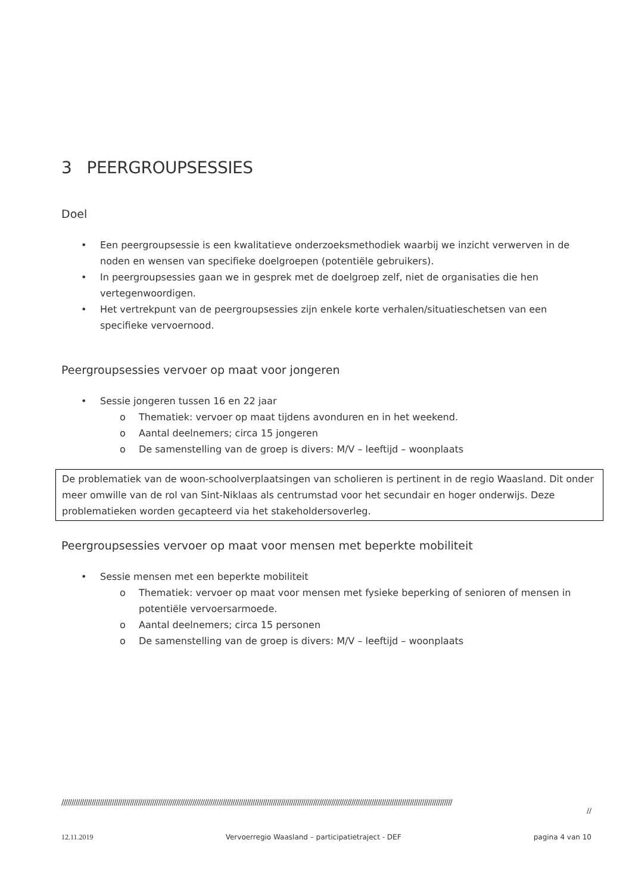3 PEERGROUPSESSIES
Doel
• Een peergroupsessie is een kwalitatieve onderzoeksmethodiek waarbij we inzicht verwerven in de noden en wensen van specifieke doelgroepen (potentiële gebruikers).
• In peergroupsessies gaan we in gesprek met de doelgroep zelf, niet de organisaties die hen vertegenwoordigen.
• Het vertrekpunt van de peergroupsessies zijn enkele korte verhalen/situatieschetsen van een specifieke vervoernood.
Peergroupsessies vervoer op maat voor jongeren
• Sessie jongeren tussen 16 en 22 jaar
o Thematiek: vervoer op maat tijdens avonduren en in het weekend.
o Aantal deelnemers; circa 15 jongeren
o De samenstelling van de groep is divers: M/V – leeftijd – woonplaats
De problematiek van de woon-schoolverplaatsingen van scholieren is pertinent in de regio Waasland. Dit onder meer omwille van de rol van Sint-Niklaas als centrumstad voor het secundair en hoger onderwijs. Deze problematieken worden gecapteerd via het stakeholdersoverleg.
Peergroupsessies vervoer op maat voor mensen met beperkte mobiliteit
• Sessie mensen met een beperkte mobiliteit
o Thematiek: vervoer op maat voor mensen met fysieke beperking of senioren of mensen in potentiële vervoersarmoede.
o Aantal deelnemers; circa 15 personen
o De samenstelling van de groep is divers: M/V – leeftijd – woonplaats
//////////////////////////////////////////////////////////////////////////////////////////////////////////////////////////////////////////////////////////////////////////////////////////////////
//
12.11.2019 Vervoerregio Waasland – participatietraject - DEF pagina 4 van 10